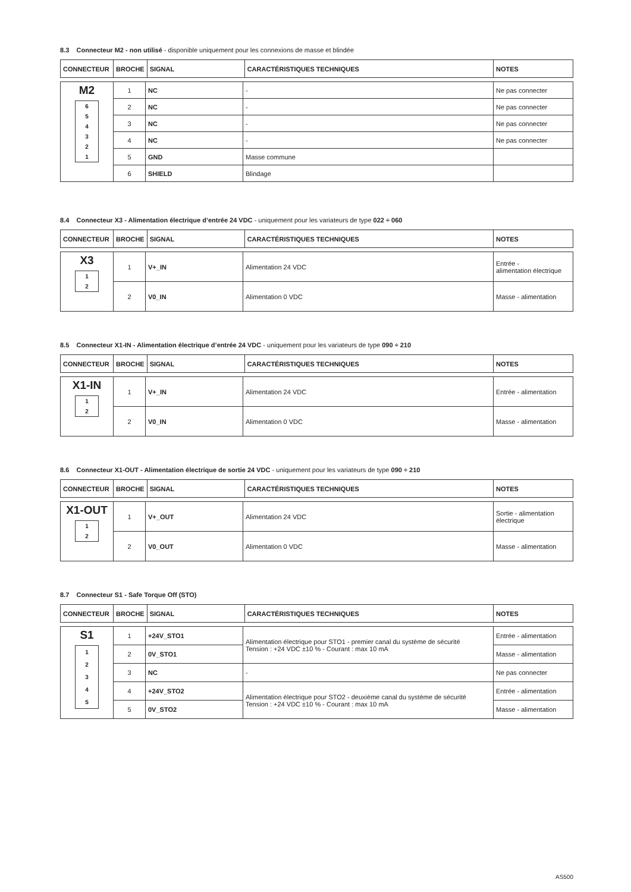8.3 Connecteur M2 - non utilisé - disponible uniquement pour les connexions de masse et blindée
| CONNECTEUR | BROCHE | SIGNAL | CARACTÉRISTIQUES TECHNIQUES | NOTES |
| --- | --- | --- | --- | --- |
| M2 6 5 4 3 2 1 | 1 | NC | - | Ne pas connecter |
| | 2 | NC | - | Ne pas connecter |
| | 3 | NC | - | Ne pas connecter |
| | 4 | NC | - | Ne pas connecter |
| | 5 | GND | Masse commune | |
| | 6 | SHIELD | Blindage | |
8.4 Connecteur X3 - Alimentation électrique d’entrée 24 VDC - uniquement pour les variateurs de type 022 ÷ 060
| CONNECTEUR | BROCHE | SIGNAL | CARACTÉRISTIQUES TECHNIQUES | NOTES |
| --- | --- | --- | --- | --- |
| X3 1 2 | 1 | V+_IN | Alimentation 24 VDC | Entrée - alimentation électrique |
| | 2 | V0_IN | Alimentation 0 VDC | Masse - alimentation |
8.5 Connecteur X1-IN - Alimentation électrique d’entrée 24 VDC - uniquement pour les variateurs de type 090 ÷ 210
| CONNECTEUR | BROCHE | SIGNAL | CARACTÉRISTIQUES TECHNIQUES | NOTES |
| --- | --- | --- | --- | --- |
| X1-IN 1 2 | 1 | V+_IN | Alimentation 24 VDC | Entrée - alimentation |
| | 2 | V0_IN | Alimentation 0 VDC | Masse - alimentation |
8.6 Connecteur X1-OUT - Alimentation électrique de sortie 24 VDC - uniquement pour les variateurs de type 090 ÷ 210
| CONNECTEUR | BROCHE | SIGNAL | CARACTÉRISTIQUES TECHNIQUES | NOTES |
| --- | --- | --- | --- | --- |
| X1-OUT 1 2 | 1 | V+_OUT | Alimentation 24 VDC | Sortie - alimentation électrique |
| | 2 | V0_OUT | Alimentation 0 VDC | Masse - alimentation |
8.7 Connecteur S1 - Safe Torque Off (STO)
| CONNECTEUR | BROCHE | SIGNAL | CARACTÉRISTIQUES TECHNIQUES | NOTES |
| --- | --- | --- | --- | --- |
| S1 1 2 3 4 5 | 1 | +24V_STO1 | Alimentation électrique pour STO1 - premier canal du système de sécurité Tension : +24 VDC ±10 % - Courant : max 10 mA | Entrée - alimentation |
| | 2 | 0V_STO1 | | Masse - alimentation |
| | 3 | NC | - | Ne pas connecter |
| | 4 | +24V_STO2 | Alimentation électrique pour STO2 - deuxième canal du système de sécurité Tension : +24 VDC ±10 % - Courant : max 10 mA | Entrée - alimentation |
| | 5 | 0V_STO2 | | Masse - alimentation |
AS500